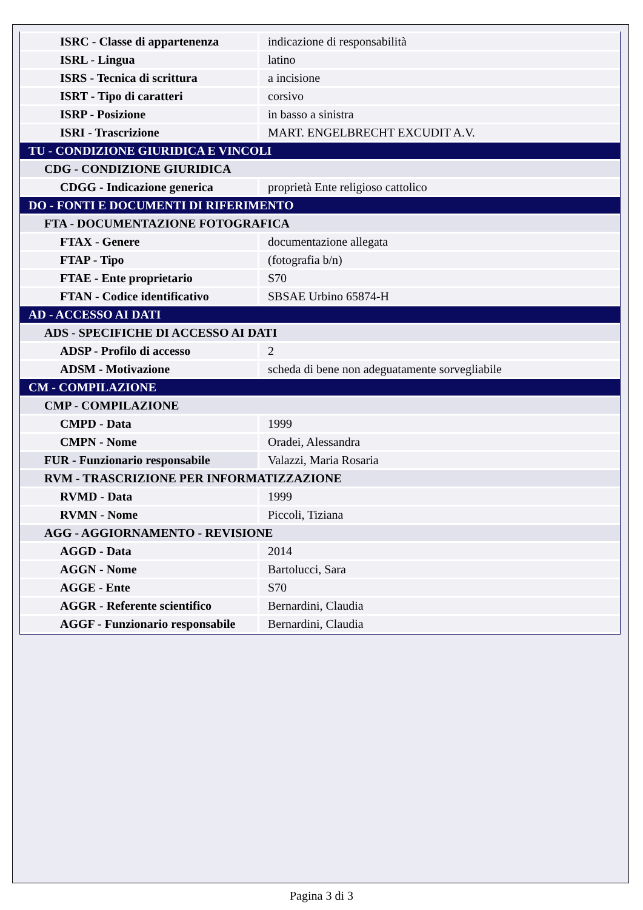| ISRC - Classe di appartenenza | indicazione di responsabilità |
| ISRL - Lingua | latino |
| ISRS - Tecnica di scrittura | a incisione |
| ISRT - Tipo di caratteri | corsivo |
| ISRP - Posizione | in basso a sinistra |
| ISRI - Trascrizione | MART. ENGELBRECHT EXCUDIT A.V. |
| TU - CONDIZIONE GIURIDICA E VINCOLI | |
| CDG - CONDIZIONE GIURIDICA | |
| CDGG - Indicazione generica | proprietà Ente religioso cattolico |
| DO - FONTI E DOCUMENTI DI RIFERIMENTO | |
| FTA - DOCUMENTAZIONE FOTOGRAFICA | |
| FTAX - Genere | documentazione allegata |
| FTAP - Tipo | (fotografia b/n) |
| FTAE - Ente proprietario | S70 |
| FTAN - Codice identificativo | SBSAE Urbino 65874-H |
| AD - ACCESSO AI DATI | |
| ADS - SPECIFICHE DI ACCESSO AI DATI | |
| ADSP - Profilo di accesso | 2 |
| ADSM - Motivazione | scheda di bene non adeguatamente sorvegliabile |
| CM - COMPILAZIONE | |
| CMP - COMPILAZIONE | |
| CMPD - Data | 1999 |
| CMPN - Nome | Oradei, Alessandra |
| FUR - Funzionario responsabile | Valazzi, Maria Rosaria |
| RVM - TRASCRIZIONE PER INFORMATIZZAZIONE | |
| RVMD - Data | 1999 |
| RVMN - Nome | Piccoli, Tiziana |
| AGG - AGGIORNAMENTO - REVISIONE | |
| AGGD - Data | 2014 |
| AGGN - Nome | Bartolucci, Sara |
| AGGE - Ente | S70 |
| AGGR - Referente scientifico | Bernardini, Claudia |
| AGGF - Funzionario responsabile | Bernardini, Claudia |
Pagina 3 di 3